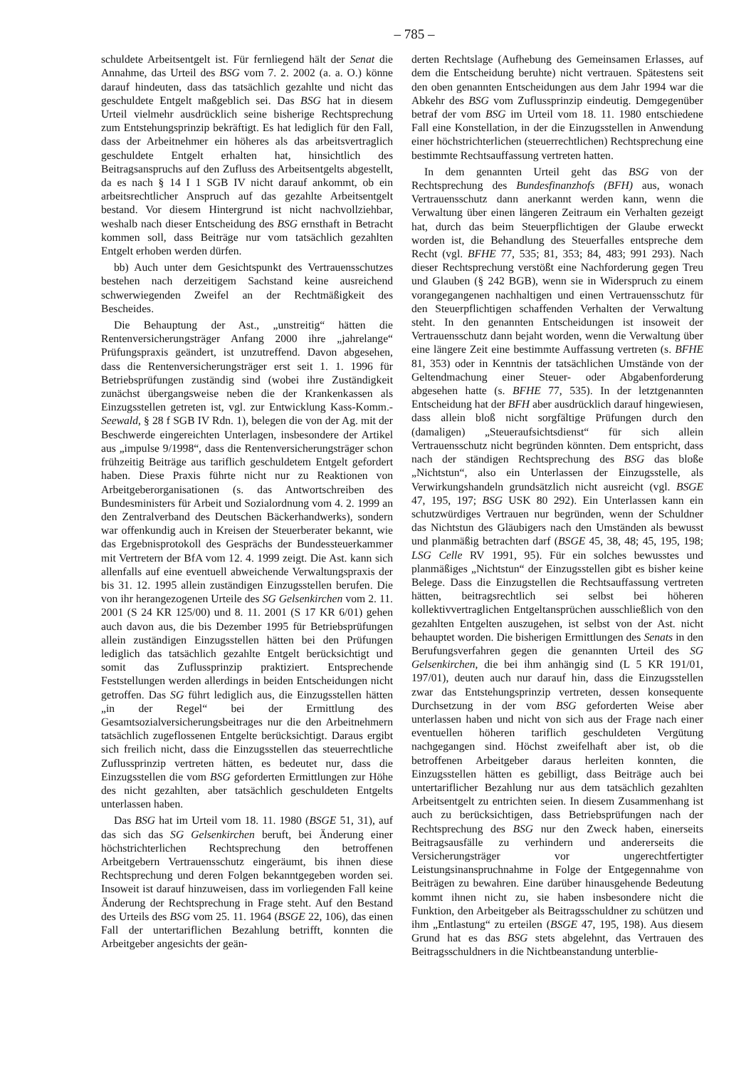– 785 –
schuldete Arbeitsentgelt ist. Für fernliegend hält der Senat die Annahme, das Urteil des BSG vom 7. 2. 2002 (a. a. O.) könne darauf hindeuten, dass das tatsächlich gezahlte und nicht das geschuldete Entgelt maßgeblich sei. Das BSG hat in diesem Urteil vielmehr ausdrücklich seine bisherige Rechtsprechung zum Entstehungsprinzip bekräftigt. Es hat lediglich für den Fall, dass der Arbeitnehmer ein höheres als das arbeitsvertraglich geschuldete Entgelt erhalten hat, hinsichtlich des Beitragsanspruchs auf den Zufluss des Arbeitsentgelts abgestellt, da es nach § 14 I 1 SGB IV nicht darauf ankommt, ob ein arbeitsrechtlicher Anspruch auf das gezahlte Arbeitsentgelt bestand. Vor diesem Hintergrund ist nicht nachvollziehbar, weshalb nach dieser Entscheidung des BSG ernsthaft in Betracht kommen soll, dass Beiträge nur vom tatsächlich gezahlten Entgelt erhoben werden dürfen.
bb) Auch unter dem Gesichtspunkt des Vertrauensschutzes bestehen nach derzeitigem Sachstand keine ausreichend schwerwiegenden Zweifel an der Rechtmäßigkeit des Bescheides.
Die Behauptung der Ast., „unstreitig“ hätten die Rentenversicherungsträger Anfang 2000 ihre „jahrelange“ Prüfungspraxis geändert, ist unzutreffend. Davon abgesehen, dass die Rentenversicherungsträger erst seit 1. 1. 1996 für Betriebsprüfungen zuständig sind (wobei ihre Zuständigkeit zunächst übergangsweise neben die der Krankenkassen als Einzugsstellen getreten ist, vgl. zur Entwicklung Kass-Komm.-Seewald, § 28 f SGB IV Rdn. 1), belegen die von der Ag. mit der Beschwerde eingereichten Unterlagen, insbesondere der Artikel aus „impulse 9/1998“, dass die Rentenversicherungsträger schon frühzeitig Beiträge aus tariflich geschuldetem Entgelt gefordert haben. Diese Praxis führte nicht nur zu Reaktionen von Arbeitgeberorganisationen (s. das Antwortschreiben des Bundesministers für Arbeit und Sozialordnung vom 4. 2. 1999 an den Zentralverband des Deutschen Bäckerhandwerks), sondern war offenkundig auch in Kreisen der Steuerberater bekannt, wie das Ergebnisprotokoll des Gesprächs der Bundessteuerkammer mit Vertretern der BfA vom 12. 4. 1999 zeigt. Die Ast. kann sich allenfalls auf eine eventuell abweichende Verwaltungspraxis der bis 31. 12. 1995 allein zuständigen Einzugsstellen berufen. Die von ihr herangezogenen Urteile des SG Gelsenkirchen vom 2. 11. 2001 (S 24 KR 125/00) und 8. 11. 2001 (S 17 KR 6/01) gehen auch davon aus, die bis Dezember 1995 für Betriebsprüfungen allein zuständigen Einzugsstellen hätten bei den Prüfungen lediglich das tatsächlich gezahlte Entgelt berücksichtigt und somit das Zuflussprinzip praktiziert. Entsprechende Feststellungen werden allerdings in beiden Entscheidungen nicht getroffen. Das SG führt lediglich aus, die Einzugsstellen hätten „in der Regel“ bei der Ermittlung des Gesamtsozialversicherungsbeitrages nur die den Arbeitnehmern tatsächlich zugeflossenen Entgelte berücksichtigt. Daraus ergibt sich freilich nicht, dass die Einzugsstellen das steuerrechtliche Zuflussprinzip vertreten hätten, es bedeutet nur, dass die Einzugsstellen die vom BSG geforderten Ermittlungen zur Höhe des nicht gezahlten, aber tatsächlich geschuldeten Entgelts unterlassen haben.
Das BSG hat im Urteil vom 18. 11. 1980 (BSGE 51, 31), auf das sich das SG Gelsenkirchen beruft, bei Änderung einer höchstrichterlichen Rechtsprechung den betroffenen Arbeitgebern Vertrauensschutz eingeräumt, bis ihnen diese Rechtsprechung und deren Folgen bekanntgegeben worden sei. Insoweit ist darauf hinzuweisen, dass im vorliegenden Fall keine Änderung der Rechtsprechung in Frage steht. Auf den Bestand des Urteils des BSG vom 25. 11. 1964 (BSGE 22, 106), das einen Fall der untertariflichen Bezahlung betrifft, konnten die Arbeitgeber angesichts der geän-
derten Rechtslage (Aufhebung des Gemeinsamen Erlasses, auf dem die Entscheidung beruhte) nicht vertrauen. Spätestens seit den oben genannten Entscheidungen aus dem Jahr 1994 war die Abkehr des BSG vom Zuflussprinzip eindeutig. Demgegenüber betraf der vom BSG im Urteil vom 18. 11. 1980 entschiedene Fall eine Konstellation, in der die Einzugsstellen in Anwendung einer höchstrichterlichen (steuerrechtlichen) Rechtsprechung eine bestimmte Rechtsauffassung vertreten hatten.
In dem genannten Urteil geht das BSG von der Rechtsprechung des Bundesfinanzhofs (BFH) aus, wonach Vertrauensschutz dann anerkannt werden kann, wenn die Verwaltung über einen längeren Zeitraum ein Verhalten gezeigt hat, durch das beim Steuerpflichtigen der Glaube erweckt worden ist, die Behandlung des Steuerfalles entspreche dem Recht (vgl. BFHE 77, 535; 81, 353; 84, 483; 991 293). Nach dieser Rechtsprechung verstößt eine Nachforderung gegen Treu und Glauben (§ 242 BGB), wenn sie in Widerspruch zu einem vorangegangenen nachhaltigen und einen Vertrauensschutz für den Steuerpflichtigen schaffenden Verhalten der Verwaltung steht. In den genannten Entscheidungen ist insoweit der Vertrauensschutz dann bejaht worden, wenn die Verwaltung über eine längere Zeit eine bestimmte Auffassung vertreten (s. BFHE 81, 353) oder in Kenntnis der tatsächlichen Umstände von der Geltendmachung einer Steuer- oder Abgabenforderung abgesehen hatte (s. BFHE 77, 535). In der letztgenannten Entscheidung hat der BFH aber ausdrücklich darauf hingewiesen, dass allein bloß nicht sorgfältige Prüfungen durch den (damaligen) „Steueraufsichtsdienst“ für sich allein Vertrauensschutz nicht begründen könnten. Dem entspricht, dass nach der ständigen Rechtsprechung des BSG das bloße „Nichtstun“, also ein Unterlassen der Einzugsstelle, als Verwirkungshandeln grundsätzlich nicht ausreicht (vgl. BSGE 47, 195, 197; BSG USK 80 292). Ein Unterlassen kann ein schutzwürdiges Vertrauen nur begründen, wenn der Schuldner das Nichtstun des Gläubigers nach den Umständen als bewusst und planmäßig betrachten darf (BSGE 45, 38, 48; 45, 195, 198; LSG Celle RV 1991, 95). Für ein solches bewusstes und planmäßiges „Nichtstun“ der Einzugsstellen gibt es bisher keine Belege. Dass die Einzugstellen die Rechtsauffassung vertreten hätten, beitragsrechtlich sei selbst bei höheren kollektivvertraglichen Entgeltansprüchen ausschließlich von den gezahlten Entgelten auszugehen, ist selbst von der Ast. nicht behauptet worden. Die bisherigen Ermittlungen des Senats in den Berufungsverfahren gegen die genannten Urteil des SG Gelsenkirchen, die bei ihm anhängig sind (L 5 KR 191/01, 197/01), deuten auch nur darauf hin, dass die Einzugsstellen zwar das Entstehungsprinzip vertreten, dessen konsequente Durchsetzung in der vom BSG geforderten Weise aber unterlassen haben und nicht von sich aus der Frage nach einer eventuellen höheren tariflich geschuldeten Vergütung nachgegangen sind. Höchst zweifelhaft aber ist, ob die betroffenen Arbeitgeber daraus herleiten konnten, die Einzugsstellen hätten es gebilligt, dass Beiträge auch bei untertariflicher Bezahlung nur aus dem tatsächlich gezahlten Arbeitsentgelt zu entrichten seien. In diesem Zusammenhang ist auch zu berücksichtigen, dass Betriebsprüfungen nach der Rechtsprechung des BSG nur den Zweck haben, einerseits Beitragsausfälle zu verhindern und andererseits die Versicherungsträger vor ungerechtfertigter Leistungsinanspruchnahme in Folge der Entgegennahme von Beiträgen zu bewahren. Eine darüber hinausgehende Bedeutung kommt ihnen nicht zu, sie haben insbesondere nicht die Funktion, den Arbeitgeber als Beitragsschuldner zu schützen und ihm „Entlastung“ zu erteilen (BSGE 47, 195, 198). Aus diesem Grund hat es das BSG stets abgelehnt, das Vertrauen des Beitragsschuldners in die Nichtbeanstandung unterblie-